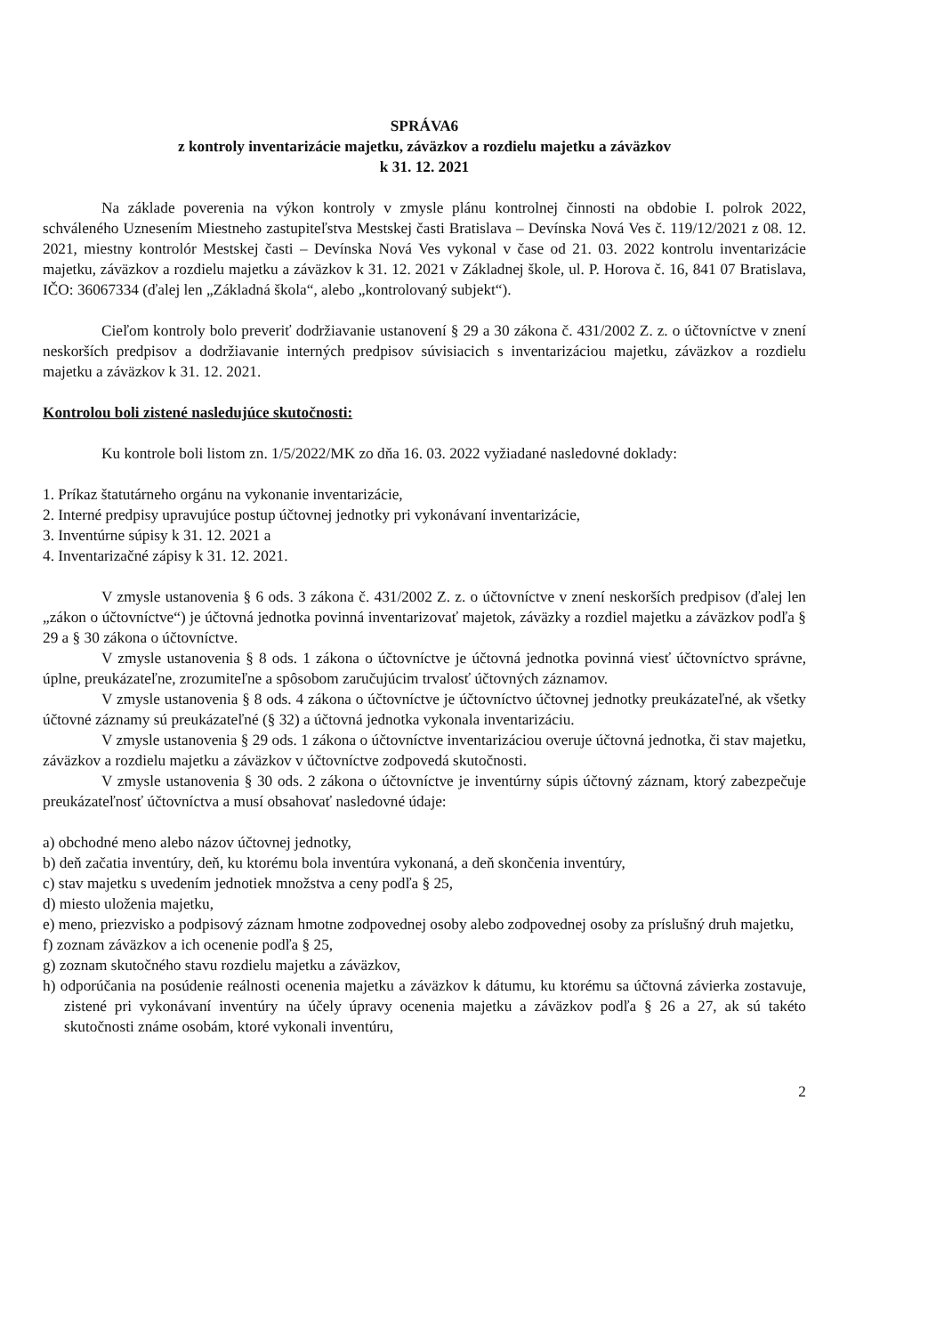SPRÁVA6
z kontroly inventarizácie majetku, záväzkov a rozdielu majetku a záväzkov
k 31. 12. 2021
Na základe poverenia na výkon kontroly v zmysle plánu kontrolnej činnosti na obdobie I. polrok 2022, schváleného Uznesením Miestneho zastupiteľstva Mestskej časti Bratislava – Devínska Nová Ves č. 119/12/2021 z 08. 12. 2021, miestny kontrolór Mestskej časti – Devínska Nová Ves vykonal v čase od 21. 03. 2022 kontrolu inventarizácie majetku, záväzkov a rozdielu majetku a záväzkov k 31. 12. 2021 v Základnej škole, ul. P. Horova č. 16, 841 07 Bratislava, IČO: 36067334 (ďalej len „Základná škola“, alebo „kontrolovaný subjekt“).
Cieľom kontroly bolo preveriť dodržiavanie ustanovení § 29 a 30 zákona č. 431/2002 Z. z. o účtovníctve v znení neskorších predpisov a dodržiavanie interných predpisov súvisiacich s inventarizáciou majetku, záväzkov a rozdielu majetku a záväzkov k 31. 12. 2021.
Kontrolou boli zistené nasledujúce skutočnosti:
Ku kontrole boli listom zn. 1/5/2022/MK zo dňa 16. 03. 2022 vyžiadané nasledovné doklady:
1. Príkaz štatutárneho orgánu na vykonanie inventarizácie,
2. Interné predpisy upravujúce postup účtovnej jednotky pri vykonávaní inventarizácie,
3. Inventúrne súpisy k 31. 12. 2021 a
4. Inventarizačné zápisy k 31. 12. 2021.
V zmysle ustanovenia § 6 ods. 3 zákona č. 431/2002 Z. z. o účtovníctve v znení neskorších predpisov (ďalej len „zákon o účtovníctve“) je účtovná jednotka povinná inventarizovať majetok, záväzky a rozdiel majetku a záväzkov podľa § 29 a § 30 zákona o účtovníctve.
V zmysle ustanovenia § 8 ods. 1 zákona o účtovníctve je účtovná jednotka povinná viesť účtovníctvo správne, úplne, preukázateľne, zrozumiteľne a spôsobom zaručujúcim trvalosť účtovných záznamov.
V zmysle ustanovenia § 8 ods. 4 zákona o účtovníctve je účtovníctvo účtovnej jednotky preukázateľné, ak všetky účtovné záznamy sú preukázateľné (§ 32) a účtovná jednotka vykonala inventarizáciu.
V zmysle ustanovenia § 29 ods. 1 zákona o účtovníctve inventarizáciou overuje účtovná jednotka, či stav majetku, záväzkov a rozdielu majetku a záväzkov v účtovníctve zodpovedá skutočnosti.
V zmysle ustanovenia § 30 ods. 2 zákona o účtovníctve je inventúrny súpis účtovný záznam, ktorý zabezpečuje preukázateľnosť účtovníctva a musí obsahovať nasledovné údaje:
a) obchodné meno alebo názov účtovnej jednotky,
b) deň začatia inventúry, deň, ku ktorému bola inventúra vykonaná, a deň skončenia inventúry,
c) stav majetku s uvedením jednotiek množstva a ceny podľa § 25,
d) miesto uloženia majetku,
e) meno, priezvisko a podpisový záznam hmotne zodpovednej osoby alebo zodpovednej osoby za príslušný druh majetku,
f) zoznam záväzkov a ich ocenenie podľa § 25,
g) zoznam skutočného stavu rozdielu majetku a záväzkov,
h) odporúčania na posúdenie reálnosti ocenenia majetku a záväzkov k dátumu, ku ktorému sa účtovná závierka zostavuje, zistené pri vykonávaní inventúry na účely úpravy ocenenia majetku a záväzkov podľa § 26 a 27, ak sú takéto skutočnosti známe osobám, ktoré vykonali inventúru,
2